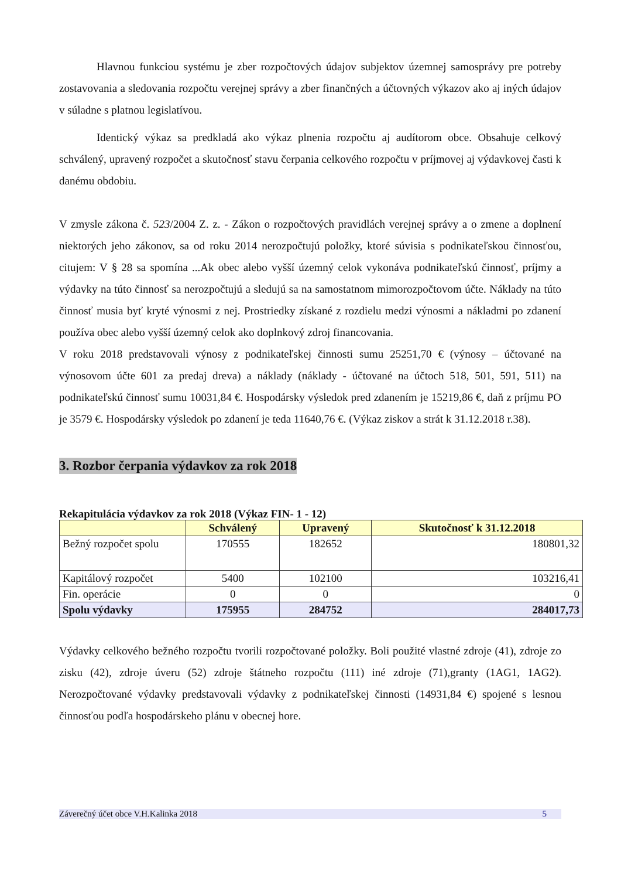Hlavnou funkciou systému je zber rozpočtových údajov subjektov územnej samosprávy pre potreby zostavovania a sledovania rozpočtu verejnej správy a zber finančných a účtovných výkazov ako aj iných údajov v súladne s platnou legislatívou.
Identický výkaz sa predkladá ako výkaz plnenia rozpočtu aj audítorom obce. Obsahuje celkový schválený, upravený rozpočet a skutočnosť stavu čerpania celkového rozpočtu v príjmovej aj výdavkovej časti k danému obdobiu.
V zmysle zákona č. 523/2004 Z. z. - Zákon o rozpočtových pravidlách verejnej správy a o zmene a doplnení niektorých jeho zákonov, sa od roku 2014 nerozpočtujú položky, ktoré súvisia s podnikateľskou činnosťou, citujem: V § 28 sa spomína ...Ak obec alebo vyšší územný celok vykonáva podnikateľskú činnosť, príjmy a výdavky na túto činnosť sa nerozpočtujú a sledujú sa na samostatnom mimorozpočtovom účte. Náklady na túto činnosť musia byť kryté výnosmi z nej. Prostriedky získané z rozdielu medzi výnosmi a nákladmi po zdanení používa obec alebo vyšší územný celok ako doplnkový zdroj financovania.
V roku 2018 predstavovali výnosy z podnikateľskej činnosti sumu 25251,70 € (výnosy – účtované na výnosovom účte 601 za predaj dreva) a náklady (náklady - účtované na účtoch 518, 501, 591, 511) na podnikateľskú činnosť sumu 10031,84 €. Hospodársky výsledok pred zdanením je 15219,86 €, daň z príjmu PO je 3579 €. Hospodársky výsledok po zdanení je teda 11640,76 €. (Výkaz ziskov a strát k 31.12.2018 r.38).
3. Rozbor čerpania výdavkov za rok 2018
Rekapitulácia výdavkov za rok 2018 (Výkaz FIN- 1 - 12)
| | Schválený | Upravený | Skutočnosť k 31.12.2018 |
| --- | --- | --- | --- |
| Bežný rozpočet spolu | 170555 | 182652 | 180801,32 |
| Kapitálový rozpočet | 5400 | 102100 | 103216,41 |
| Fin. operácie | 0 | 0 | 0 |
| Spolu výdavky | 175955 | 284752 | 284017,73 |
Výdavky celkového bežného rozpočtu tvorili rozpočtované položky. Boli použité vlastné zdroje (41), zdroje zo zisku (42), zdroje úveru (52) zdroje štátneho rozpočtu (111) iné zdroje (71),granty (1AG1, 1AG2). Nerozpočtované výdavky predstavovali výdavky z podnikateľskej činnosti (14931,84 €) spojené s lesnou činnosťou podľa hospodárskeho plánu v obecnej hore.
Záverečný účet obce V.H.Kalinka 2018 5